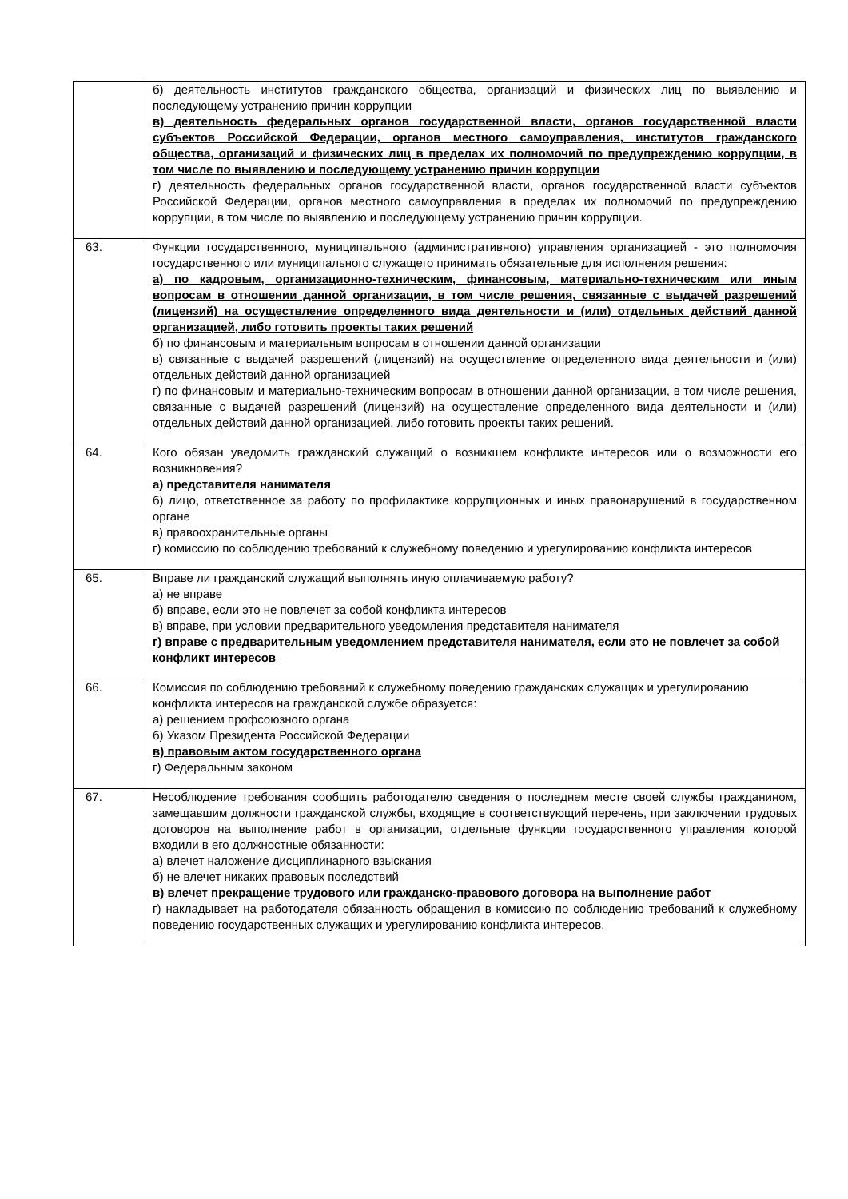| | б) деятельность институтов гражданского общества, организаций и физических лиц по выявлению и последующему устранению причин коррупции в) деятельность федеральных органов государственной власти, органов государственной власти субъектов Российской Федерации, органов местного самоуправления, институтов гражданского общества, организаций и физических лиц в пределах их полномочий по предупреждению коррупции, в том числе по выявлению и последующему устранению причин коррупции г) деятельность федеральных органов государственной власти, органов государственной власти субъектов Российской Федерации, органов местного самоуправления в пределах их полномочий по предупреждению коррупции, в том числе по выявлению и последующему устранению причин коррупции. |
| 63. | Функции государственного, муниципального (административного) управления организацией - это полномочия государственного или муниципального служащего принимать обязательные для исполнения решения: а) по кадровым, организационно-техническим, финансовым, материально-техническим или иным вопросам в отношении данной организации, в том числе решения, связанные с выдачей разрешений (лицензий) на осуществление определенного вида деятельности и (или) отдельных действий данной организацией, либо готовить проекты таких решений б) по финансовым и материальным вопросам в отношении данной организации в) связанные с выдачей разрешений (лицензий) на осуществление определенного вида деятельности и (или) отдельных действий данной организацией г) по финансовым и материально-техническим вопросам в отношении данной организации, в том числе решения, связанные с выдачей разрешений (лицензий) на осуществление определенного вида деятельности и (или) отдельных действий данной организацией, либо готовить проекты таких решений. |
| 64. | Кого обязан уведомить гражданский служащий о возникшем конфликте интересов или о возможности его возникновения? а) представителя нанимателя б) лицо, ответственное за работу по профилактике коррупционных и иных правонарушений в государственном органе в) правоохранительные органы г) комиссию по соблюдению требований к служебному поведению и урегулированию конфликта интересов |
| 65. | Вправе ли гражданский служащий выполнять иную оплачиваемую работу? а) не вправе б) вправе, если это не повлечет за собой конфликта интересов в) вправе, при условии предварительного уведомления представителя нанимателя г) вправе с предварительным уведомлением представителя нанимателя, если это не повлечет за собой конфликт интересов |
| 66. | Комиссия по соблюдению требований к служебному поведению гражданских служащих и урегулированию конфликта интересов на гражданской службе образуется: а) решением профсоюзного органа б) Указом Президента Российской Федерации в) правовым актом государственного органа г) Федеральным законом |
| 67. | Несоблюдение требования сообщить работодателю сведения о последнем месте своей службы гражданином, замещавшим должности гражданской службы, входящие в соответствующий перечень, при заключении трудовых договоров на выполнение работ в организации, отдельные функции государственного управления которой входили в его должностные обязанности: а) влечет наложение дисциплинарного взыскания б) не влечет никаких правовых последствий в) влечет прекращение трудового или гражданско-правового договора на выполнение работ г) накладывает на работодателя обязанность обращения в комиссию по соблюдению требований к служебному поведению государственных служащих и урегулированию конфликта интересов. |